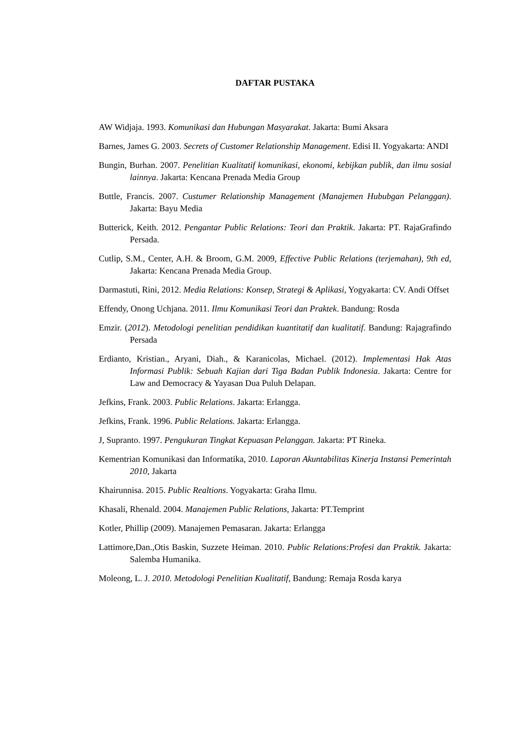DAFTAR PUSTAKA
AW Widjaja. 1993. Komunikasi dan Hubungan Masyarakat. Jakarta: Bumi Aksara
Barnes, James G. 2003. Secrets of Customer Relationship Management. Edisi II. Yogyakarta: ANDI
Bungin, Burhan. 2007. Penelitian Kualitatif komunikasi, ekonomi, kebijkan publik, dan ilmu sosial lainnya. Jakarta: Kencana Prenada Media Group
Buttle, Francis. 2007. Custumer Relationship Management (Manajemen Hububgan Pelanggan). Jakarta: Bayu Media
Butterick, Keith. 2012. Pengantar Public Relations: Teori dan Praktik. Jakarta: PT. RajaGrafindo Persada.
Cutlip, S.M., Center, A.H. & Broom, G.M. 2009, Effective Public Relations (terjemahan), 9th ed, Jakarta: Kencana Prenada Media Group.
Darmastuti, Rini, 2012. Media Relations: Konsep, Strategi & Aplikasi, Yogyakarta: CV. Andi Offset
Effendy, Onong Uchjana. 2011. Ilmu Komunikasi Teori dan Praktek. Bandung: Rosda
Emzir. (2012). Metodologi penelitian pendidikan kuantitatif dan kualitatif. Bandung: Rajagrafindo Persada
Erdianto, Kristian., Aryani, Diah., & Karanicolas, Michael. (2012). Implementasi Hak Atas Informasi Publik: Sebuah Kajian dari Tiga Badan Publik Indonesia. Jakarta: Centre for Law and Democracy & Yayasan Dua Puluh Delapan.
Jefkins, Frank. 2003. Public Relations. Jakarta: Erlangga.
Jefkins, Frank. 1996. Public Relations. Jakarta: Erlangga.
J, Supranto. 1997. Pengukuran Tingkat Kepuasan Pelanggan. Jakarta: PT Rineka.
Kementrian Komunikasi dan Informatika, 2010. Laporan Akuntabilitas Kinerja Instansi Pemerintah 2010, Jakarta
Khairunnisa. 2015. Public Realtions. Yogyakarta: Graha Ilmu.
Khasali, Rhenald. 2004. Manajemen Public Relations, Jakarta: PT.Temprint
Kotler, Phillip (2009). Manajemen Pemasaran. Jakarta: Erlangga
Lattimore,Dan.,Otis Baskin, Suzzete Heiman. 2010. Public Relations:Profesi dan Praktik. Jakarta: Salemba Humanika.
Moleong, L. J. 2010. Metodologi Penelitian Kualitatif, Bandung: Remaja Rosda karya